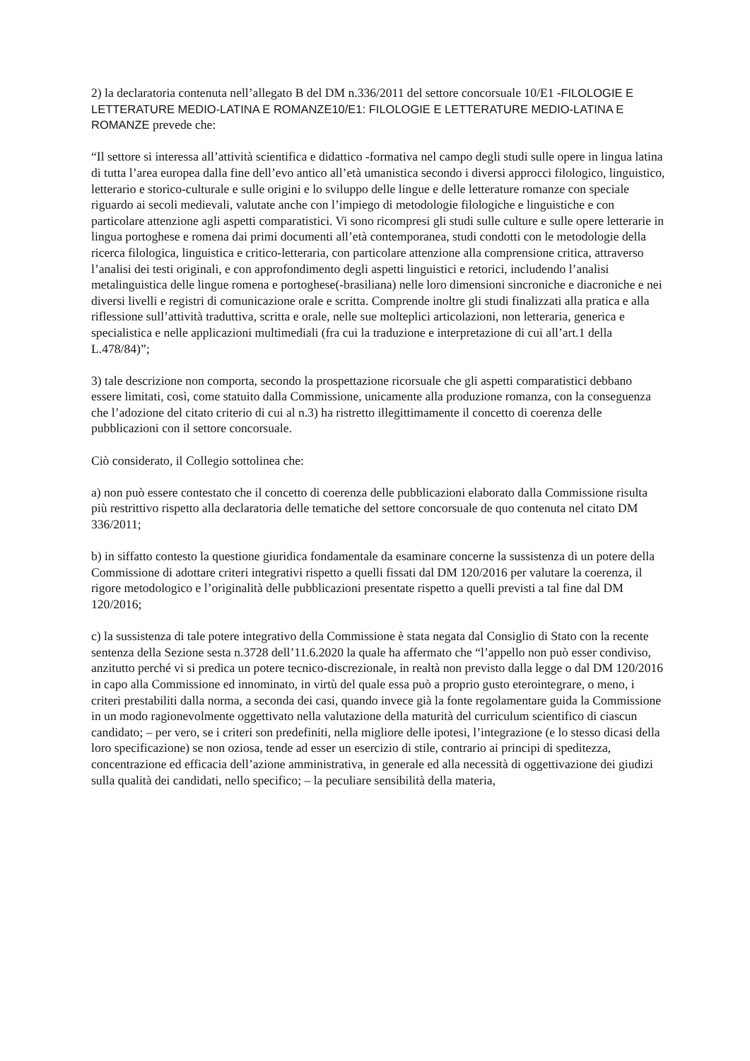2) la declaratoria contenuta nell’allegato B del DM n.336/2011 del settore concorsuale 10/E1 -FILOLOGIE E LETTERATURE MEDIO-LATINA E ROMANZE10/E1: FILOLOGIE E LETTERATURE MEDIO-LATINA E ROMANZE prevede che:
“Il settore si interessa all’attività scientifica e didattico -formativa nel campo degli studi sulle opere in lingua latina di tutta l’area europea dalla fine dell’evo antico all’età umanistica secondo i diversi approcci filologico, linguistico, letterario e storico-culturale e sulle origini e lo sviluppo delle lingue e delle letterature romanze con speciale riguardo ai secoli medievali, valutate anche con l’impiego di metodologie filologiche e linguistiche e con particolare attenzione agli aspetti comparatistici. Vi sono ricompresi gli studi sulle culture e sulle opere letterarie in lingua portoghese e romena dai primi documenti all’età contemporanea, studi condotti con le metodologie della ricerca filologica, linguistica e critico-letteraria, con particolare attenzione alla comprensione critica, attraverso l’analisi dei testi originali, e con approfondimento degli aspetti linguistici e retorici, includendo l’analisi metalinguistica delle lingue romena e portoghese(-brasiliana) nelle loro dimensioni sincroniche e diacroniche e nei diversi livelli e registri di comunicazione orale e scritta. Comprende inoltre gli studi finalizzati alla pratica e alla riflessione sull’attività traduttiva, scritta e orale, nelle sue molteplici articolazioni, non letteraria, generica e specialistica e nelle applicazioni multimediali (fra cui la traduzione e interpretazione di cui all’art.1 della L.478/84)”;
3) tale descrizione non comporta, secondo la prospettazione ricorsuale che gli aspetti comparatistici debbano essere limitati, così, come statuito dalla Commissione, unicamente alla produzione romanza, con la conseguenza che l’adozione del citato criterio di cui al n.3) ha ristretto illegittimamente il concetto di coerenza delle pubblicazioni con il settore concorsuale.
Ciò considerato, il Collegio sottolinea che:
a) non può essere contestato che il concetto di coerenza delle pubblicazioni elaborato dalla Commissione risulta più restrittivo rispetto alla declaratoria delle tematiche del settore concorsuale de quo contenuta nel citato DM 336/2011;
b) in siffatto contesto la questione giuridica fondamentale da esaminare concerne la sussistenza di un potere della Commissione di adottare criteri integrativi rispetto a quelli fissati dal DM 120/2016 per valutare la coerenza, il rigore metodologico e l’originalità delle pubblicazioni presentate rispetto a quelli previsti a tal fine dal DM 120/2016;
c) la sussistenza di tale potere integrativo della Commissione è stata negata dal Consiglio di Stato con la recente sentenza della Sezione sesta n.3728 dell’11.6.2020 la quale ha affermato che “l’appello non può esser condiviso, anzitutto perché vi si predica un potere tecnico-discrezionale, in realtà non previsto dalla legge o dal DM 120/2016 in capo alla Commissione ed innominato, in virtù del quale essa può a proprio gusto eterointegrare, o meno, i criteri prestabiliti dalla norma, a seconda dei casi, quando invece già la fonte regolamentare guida la Commissione in un modo ragionevolmente oggettivato nella valutazione della maturità del curriculum scientifico di ciascun candidato; – per vero, se i criteri son predefiniti, nella migliore delle ipotesi, l’integrazione (e lo stesso dicasi della loro specificazione) se non oziosa, tende ad esser un esercizio di stile, contrario ai principi di speditezza, concentrazione ed efficacia dell’azione amministrativa, in generale ed alla necessità di oggettivazione dei giudizi sulla qualità dei candidati, nello specifico; – la peculiare sensibilità della materia,